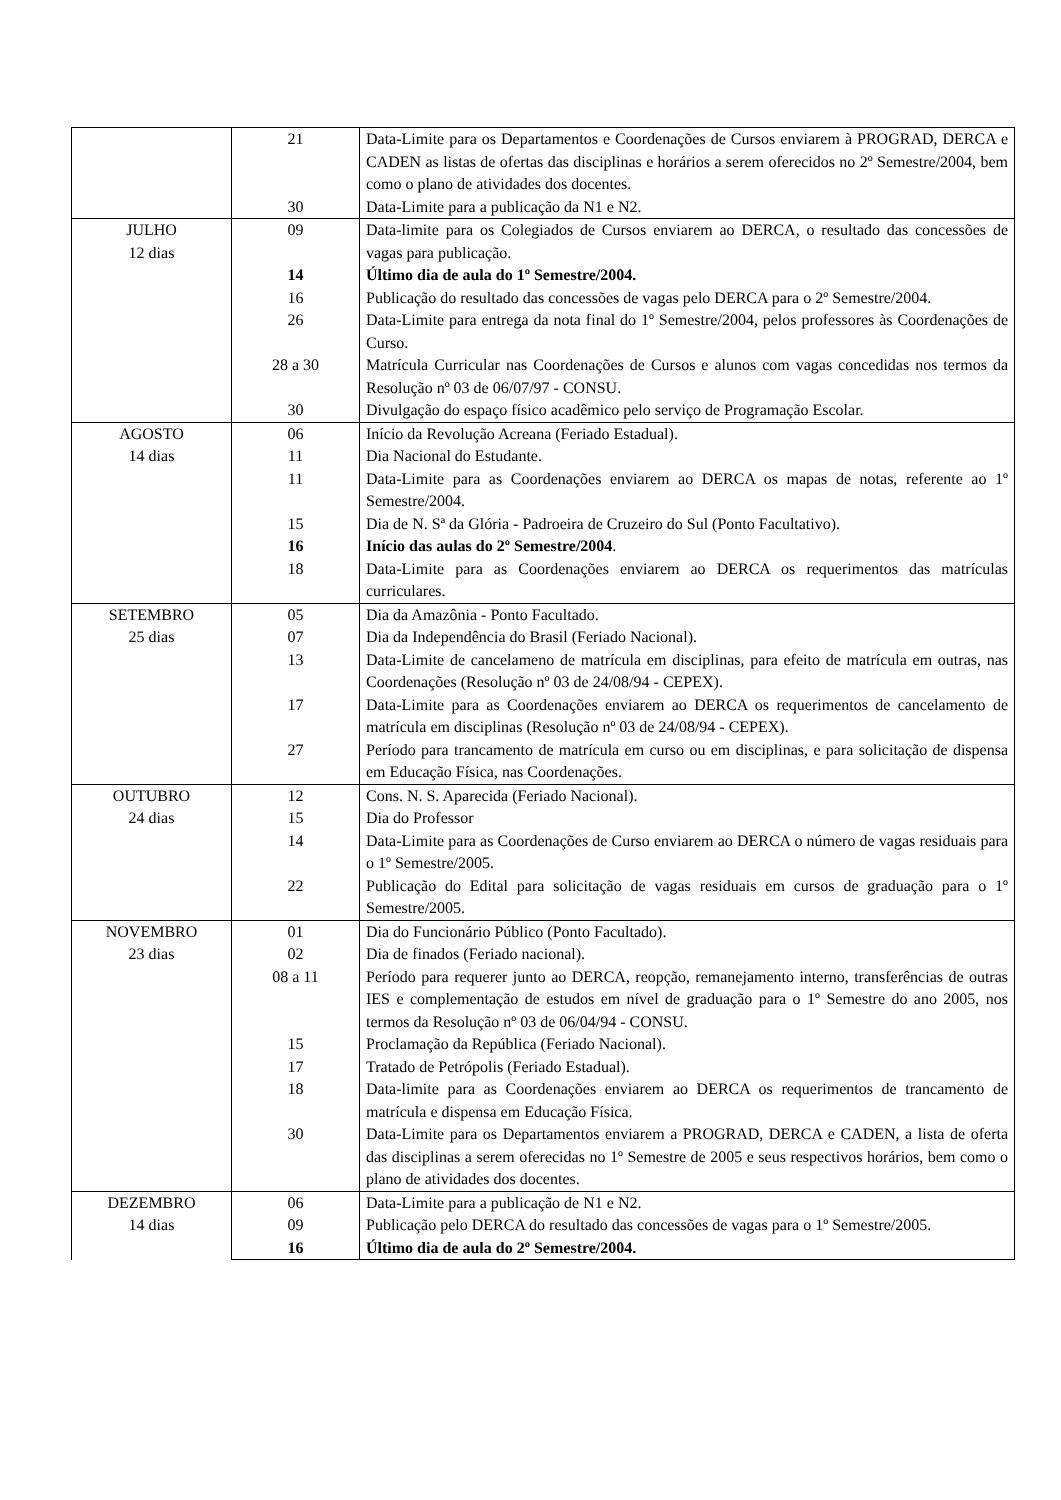| | 21 | Data-Limite para os Departamentos e Coordenações de Cursos enviarem à PROGRAD, DERCA e CADEN as listas de ofertas das disciplinas e horários a serem oferecidos no 2º Semestre/2004, bem como o plano de atividades dos docentes. |
| | 30 | Data-Limite para a publicação da N1 e N2. |
| JULHO 12 dias | 09 | Data-limite para os Colegiados de Cursos enviarem ao DERCA, o resultado das concessões de vagas para publicação. |
| | 14 | Último dia de aula do 1º Semestre/2004. |
| | 16 | Publicação do resultado das concessões de vagas pelo DERCA para o 2º Semestre/2004. |
| | 26 | Data-Limite para entrega da nota final do 1º Semestre/2004, pelos professores às Coordenações de Curso. |
| | 28 a 30 | Matrícula Curricular nas Coordenações de Cursos e alunos com vagas concedidas nos termos da Resolução nº 03 de 06/07/97 - CONSU. |
| | 30 | Divulgação do espaço físico acadêmico pelo serviço de Programação Escolar. |
| AGOSTO 14 dias | 06 | Início da Revolução Acreana (Feriado Estadual). |
| | 11 | Dia Nacional do Estudante. |
| | 11 | Data-Limite para as Coordenações enviarem ao DERCA os mapas de notas, referente ao 1º Semestre/2004. |
| | 15 | Dia de N. Sª da Glória - Padroeira de Cruzeiro do Sul (Ponto Facultativo). |
| | 16 | Início das aulas do 2º Semestre/2004 . |
| | 18 | Data-Limite para as Coordenações enviarem ao DERCA os requerimentos das matrículas curriculares. |
| SETEMBRO 25 dias | 05 | Dia da Amazônia - Ponto Facultado. |
| | 07 | Dia da Independência do Brasil (Feriado Nacional). |
| | 13 | Data-Limite de cancelameno de matrícula em disciplinas, para efeito de matrícula em outras, nas Coordenações (Resolução nº 03 de 24/08/94 - CEPEX). |
| | 17 | Data-Limite para as Coordenações enviarem ao DERCA os requerimentos de cancelamento de matrícula em disciplinas (Resolução nº 03 de 24/08/94 - CEPEX). |
| | 27 | Período para trancamento de matrícula em curso ou em disciplinas, e para solicitação de dispensa em Educação Física, nas Coordenações. |
| OUTUBRO 24 dias | 12 | Cons. N. S. Aparecida (Feriado Nacional). |
| | 15 | Dia do Professor |
| | 14 | Data-Limite para as Coordenações de Curso enviarem ao DERCA o número de vagas residuais para o 1º Semestre/2005. |
| | 22 | Publicação do Edital para solicitação de vagas residuais em cursos de graduação para o 1º Semestre/2005. |
| NOVEMBRO 23 dias | 01 | Dia do Funcionário Público (Ponto Facultado). |
| | 02 | Dia de finados (Feriado nacional). |
| | 08 a 11 | Período para requerer junto ao DERCA, reopção, remanejamento interno, transferências de outras IES e complementação de estudos em nível de graduação para o 1º Semestre do ano 2005, nos termos da Resolução nº 03 de 06/04/94 - CONSU. |
| | 15 | Proclamação da República (Feriado Nacional). |
| | 17 | Tratado de Petrópolis (Feriado Estadual). |
| | 18 | Data-limite para as Coordenações enviarem ao DERCA os requerimentos de trancamento de matrícula e dispensa em Educação Física. |
| | 30 | Data-Limite para os Departamentos enviarem a PROGRAD, DERCA e CADEN, a lista de oferta das disciplinas a serem oferecidas no 1º Semestre de 2005 e seus respectivos horários, bem como o plano de atividades dos docentes. |
| DEZEMBRO 14 dias | 06 | Data-Limite para a publicação de N1 e N2. |
| | 09 | Publicação pelo DERCA do resultado das concessões de vagas para o 1º Semestre/2005. |
| | 16 | Último dia de aula do 2º Semestre/2004. |